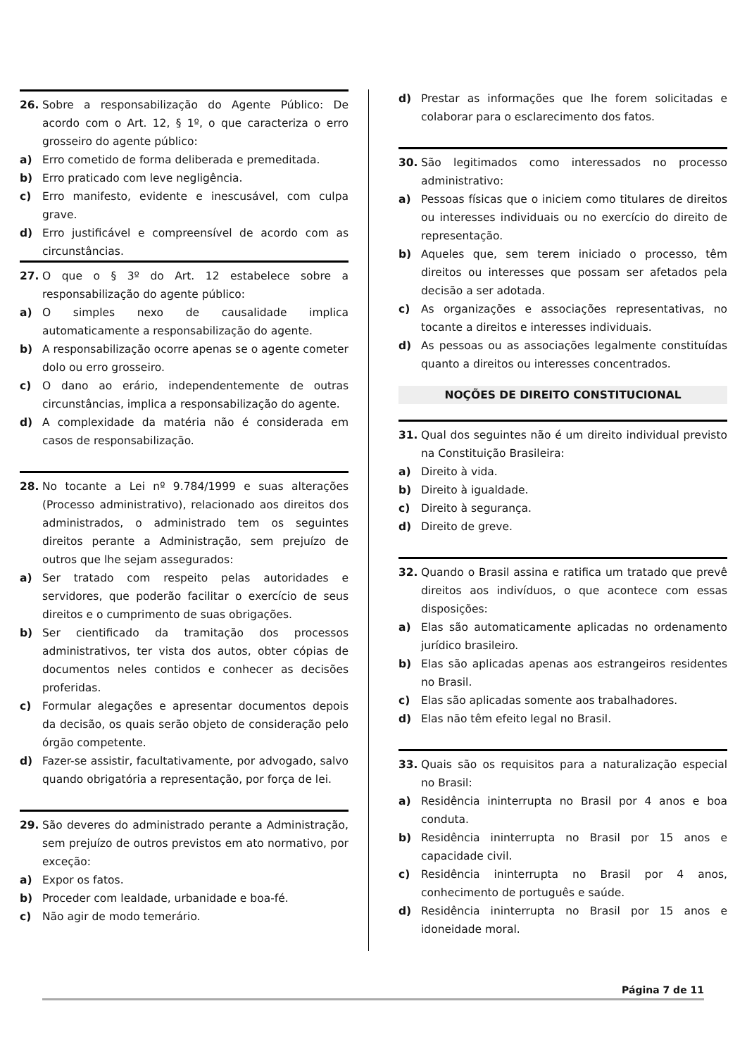26. Sobre a responsabilização do Agente Público: De acordo com o Art. 12, § 1º, o que caracteriza o erro grosseiro do agente público:
a) Erro cometido de forma deliberada e premeditada.
b) Erro praticado com leve negligência.
c) Erro manifesto, evidente e inescusável, com culpa grave.
d) Erro justificável e compreensível de acordo com as circunstâncias.
27. O que o § 3º do Art. 12 estabelece sobre a responsabilização do agente público:
a) O simples nexo de causalidade implica automaticamente a responsabilização do agente.
b) A responsabilização ocorre apenas se o agente cometer dolo ou erro grosseiro.
c) O dano ao erário, independentemente de outras circunstâncias, implica a responsabilização do agente.
d) A complexidade da matéria não é considerada em casos de responsabilização.
28. No tocante a Lei nº 9.784/1999 e suas alterações (Processo administrativo), relacionado aos direitos dos administrados, o administrado tem os seguintes direitos perante a Administração, sem prejuízo de outros que lhe sejam assegurados:
a) Ser tratado com respeito pelas autoridades e servidores, que poderão facilitar o exercício de seus direitos e o cumprimento de suas obrigações.
b) Ser cientificado da tramitação dos processos administrativos, ter vista dos autos, obter cópias de documentos neles contidos e conhecer as decisões proferidas.
c) Formular alegações e apresentar documentos depois da decisão, os quais serão objeto de consideração pelo órgão competente.
d) Fazer-se assistir, facultativamente, por advogado, salvo quando obrigatória a representação, por força de lei.
29. São deveres do administrado perante a Administração, sem prejuízo de outros previstos em ato normativo, por exceção:
a) Expor os fatos.
b) Proceder com lealdade, urbanidade e boa-fé.
c) Não agir de modo temerário.
d) Prestar as informações que lhe forem solicitadas e colaborar para o esclarecimento dos fatos.
30. São legitimados como interessados no processo administrativo:
a) Pessoas físicas que o iniciem como titulares de direitos ou interesses individuais ou no exercício do direito de representação.
b) Aqueles que, sem terem iniciado o processo, têm direitos ou interesses que possam ser afetados pela decisão a ser adotada.
c) As organizações e associações representativas, no tocante a direitos e interesses individuais.
d) As pessoas ou as associações legalmente constituídas quanto a direitos ou interesses concentrados.
NOÇÕES DE DIREITO CONSTITUCIONAL
31. Qual dos seguintes não é um direito individual previsto na Constituição Brasileira:
a) Direito à vida.
b) Direito à igualdade.
c) Direito à segurança.
d) Direito de greve.
32. Quando o Brasil assina e ratifica um tratado que prevê direitos aos indivíduos, o que acontece com essas disposições:
a) Elas são automaticamente aplicadas no ordenamento jurídico brasileiro.
b) Elas são aplicadas apenas aos estrangeiros residentes no Brasil.
c) Elas são aplicadas somente aos trabalhadores.
d) Elas não têm efeito legal no Brasil.
33. Quais são os requisitos para a naturalização especial no Brasil:
a) Residência ininterrupta no Brasil por 4 anos e boa conduta.
b) Residência ininterrupta no Brasil por 15 anos e capacidade civil.
c) Residência ininterrupta no Brasil por 4 anos, conhecimento de português e saúde.
d) Residência ininterrupta no Brasil por 15 anos e idoneidade moral.
Página 7 de 11